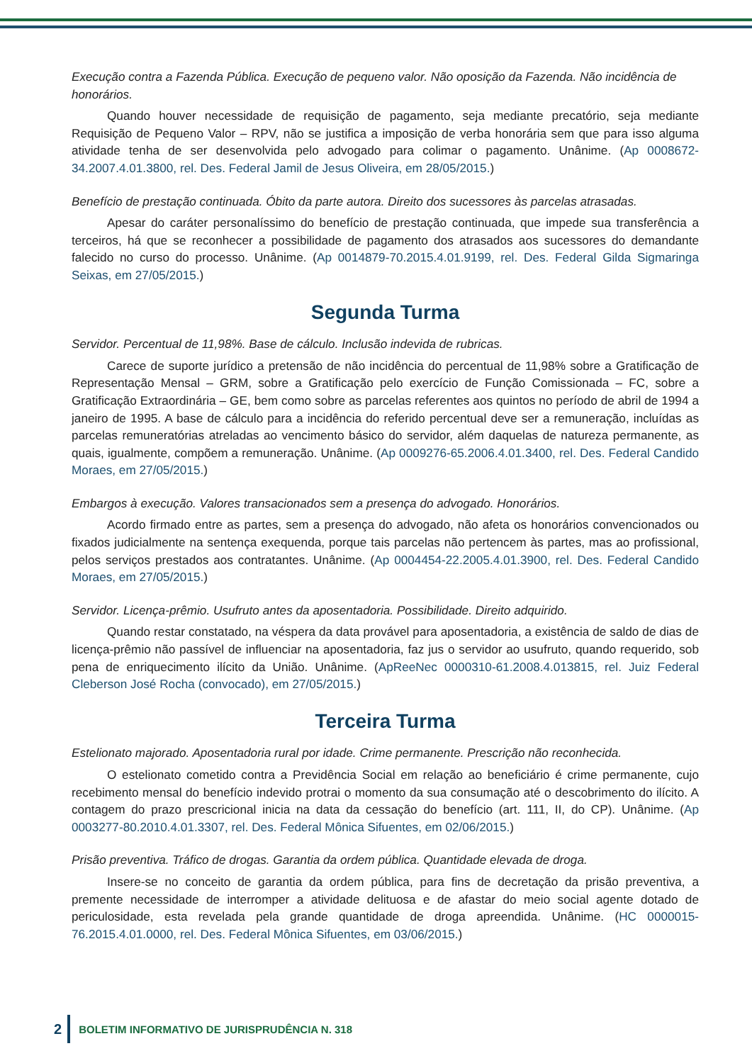Execução contra a Fazenda Pública. Execução de pequeno valor. Não oposição da Fazenda. Não incidência de honorários.
Quando houver necessidade de requisição de pagamento, seja mediante precatório, seja mediante Requisição de Pequeno Valor – RPV, não se justifica a imposição de verba honorária sem que para isso alguma atividade tenha de ser desenvolvida pelo advogado para colimar o pagamento. Unânime. (Ap 0008672-34.2007.4.01.3800, rel. Des. Federal Jamil de Jesus Oliveira, em 28/05/2015.)
Benefício de prestação continuada. Óbito da parte autora. Direito dos sucessores às parcelas atrasadas.
Apesar do caráter personalíssimo do benefício de prestação continuada, que impede sua transferência a terceiros, há que se reconhecer a possibilidade de pagamento dos atrasados aos sucessores do demandante falecido no curso do processo. Unânime. (Ap 0014879-70.2015.4.01.9199, rel. Des. Federal Gilda Sigmaringa Seixas, em 27/05/2015.)
Segunda Turma
Servidor. Percentual de 11,98%. Base de cálculo. Inclusão indevida de rubricas.
Carece de suporte jurídico a pretensão de não incidência do percentual de 11,98% sobre a Gratificação de Representação Mensal – GRM, sobre a Gratificação pelo exercício de Função Comissionada – FC, sobre a Gratificação Extraordinária – GE, bem como sobre as parcelas referentes aos quintos no período de abril de 1994 a janeiro de 1995. A base de cálculo para a incidência do referido percentual deve ser a remuneração, incluídas as parcelas remuneratórias atreladas ao vencimento básico do servidor, além daquelas de natureza permanente, as quais, igualmente, compõem a remuneração. Unânime. (Ap 0009276-65.2006.4.01.3400, rel. Des. Federal Candido Moraes, em 27/05/2015.)
Embargos à execução. Valores transacionados sem a presença do advogado. Honorários.
Acordo firmado entre as partes, sem a presença do advogado, não afeta os honorários convencionados ou fixados judicialmente na sentença exequenda, porque tais parcelas não pertencem às partes, mas ao profissional, pelos serviços prestados aos contratantes. Unânime. (Ap 0004454-22.2005.4.01.3900, rel. Des. Federal Candido Moraes, em 27/05/2015.)
Servidor. Licença-prêmio. Usufruto antes da aposentadoria. Possibilidade. Direito adquirido.
Quando restar constatado, na véspera da data provável para aposentadoria, a existência de saldo de dias de licença-prêmio não passível de influenciar na aposentadoria, faz jus o servidor ao usufruto, quando requerido, sob pena de enriquecimento ilícito da União. Unânime. (ApReeNec 0000310-61.2008.4.013815, rel. Juiz Federal Cleberson José Rocha (convocado), em 27/05/2015.)
Terceira Turma
Estelionato majorado. Aposentadoria rural por idade. Crime permanente. Prescrição não reconhecida.
O estelionato cometido contra a Previdência Social em relação ao beneficiário é crime permanente, cujo recebimento mensal do benefício indevido protrai o momento da sua consumação até o descobrimento do ilícito. A contagem do prazo prescricional inicia na data da cessação do benefício (art. 111, II, do CP). Unânime. (Ap 0003277-80.2010.4.01.3307, rel. Des. Federal Mônica Sifuentes, em 02/06/2015.)
Prisão preventiva. Tráfico de drogas. Garantia da ordem pública. Quantidade elevada de droga.
Insere-se no conceito de garantia da ordem pública, para fins de decretação da prisão preventiva, a premente necessidade de interromper a atividade delituosa e de afastar do meio social agente dotado de periculosidade, esta revelada pela grande quantidade de droga apreendida. Unânime. (HC 0000015-76.2015.4.01.0000, rel. Des. Federal Mônica Sifuentes, em 03/06/2015.)
2 BOLETIM INFORMATIVO DE JURISPRUDÊNCIA N. 318